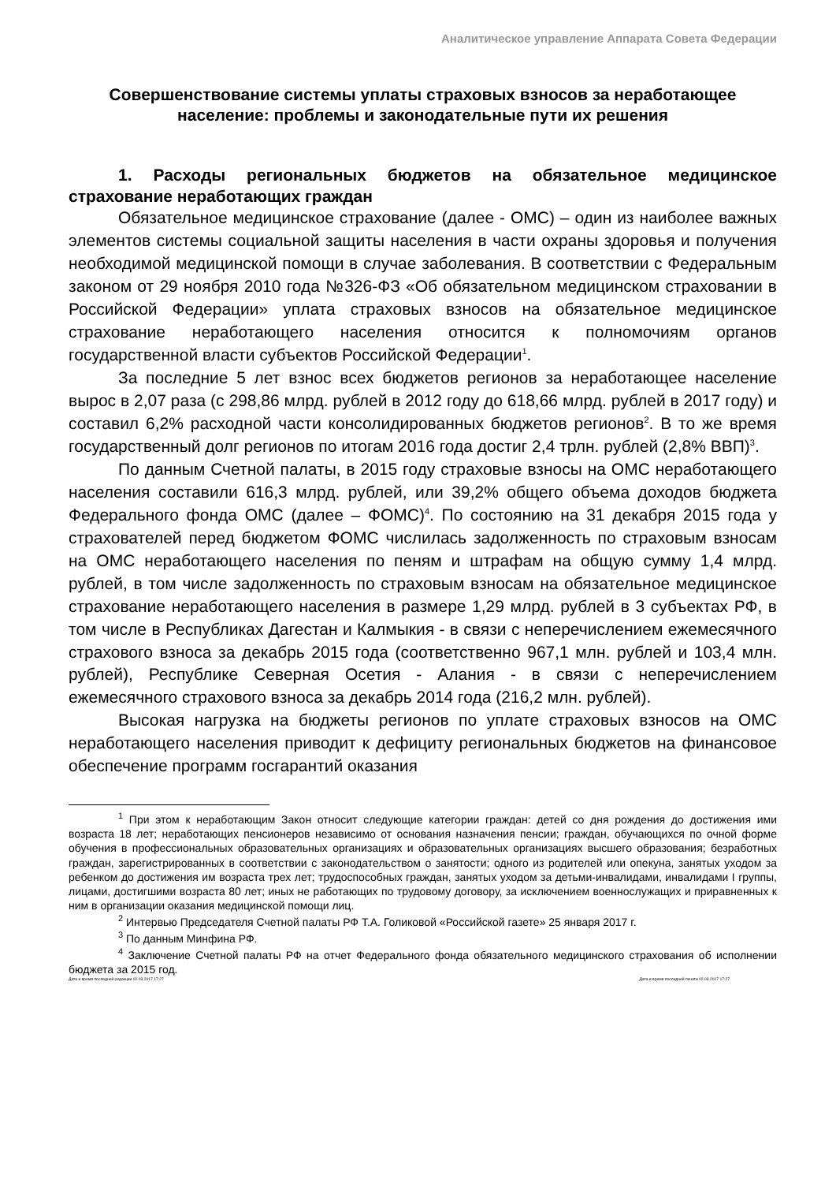Аналитическое управление Аппарата Совета Федерации
Совершенствование системы уплаты страховых взносов за неработающее население: проблемы и законодательные пути их решения
1. Расходы региональных бюджетов на обязательное медицинское страхование неработающих граждан
Обязательное медицинское страхование (далее - ОМС) – один из наиболее важных элементов системы социальной защиты населения в части охраны здоровья и получения необходимой медицинской помощи в случае заболевания. В соответствии с Федеральным законом от 29 ноября 2010 года №326-ФЗ «Об обязательном медицинском страховании в Российской Федерации» уплата страховых взносов на обязательное медицинское страхование неработающего населения относится к полномочиям органов государственной власти субъектов Российской Федерации<sup>1</sup>.
За последние 5 лет взнос всех бюджетов регионов за неработающее население вырос в 2,07 раза (с 298,86 млрд. рублей в 2012 году до 618,66 млрд. рублей в 2017 году) и составил 6,2% расходной части консолидированных бюджетов регионов<sup>2</sup>. В то же время государственный долг регионов по итогам 2016 года достиг 2,4 трлн. рублей (2,8% ВВП)<sup>3</sup>.
По данным Счетной палаты, в 2015 году страховые взносы на ОМС неработающего населения составили 616,3 млрд. рублей, или 39,2% общего объема доходов бюджета Федерального фонда ОМС (далее – ФОМС)<sup>4</sup>. По состоянию на 31 декабря 2015 года у страхователей перед бюджетом ФОМС числилась задолженность по страховым взносам на ОМС неработающего населения по пеням и штрафам на общую сумму 1,4 млрд. рублей, в том числе задолженность по страховым взносам на обязательное медицинское страхование неработающего населения в размере 1,29 млрд. рублей в 3 субъектах РФ, в том числе в Республиках Дагестан и Калмыкия - в связи с неперечислением ежемесячного страхового взноса за декабрь 2015 года (соответственно 967,1 млн. рублей и 103,4 млн. рублей), Республике Северная Осетия - Алания - в связи с неперечислением ежемесячного страхового взноса за декабрь 2014 года (216,2 млн. рублей).
Высокая нагрузка на бюджеты регионов по уплате страховых взносов на ОМС неработающего населения приводит к дефициту региональных бюджетов на финансовое обеспечение программ госгарантий оказания
<sup>1</sup> При этом к неработающим Закон относит следующие категории граждан: детей со дня рождения до достижения ими возраста 18 лет; неработающих пенсионеров независимо от основания назначения пенсии; граждан, обучающихся по очной форме обучения в профессиональных образовательных организациях и образовательных организациях высшего образования; безработных граждан, зарегистрированных в соответствии с законодательством о занятости; одного из родителей или опекуна, занятых уходом за ребенком до достижения им возраста трех лет; трудоспособных граждан, занятых уходом за детьми-инвалидами, инвалидами I группы, лицами, достигшими возраста 80 лет; иных не работающих по трудовому договору, за исключением военнослужащих и приравненных к ним в организации оказания медицинской помощи лиц.
<sup>2</sup> Интервью Председателя Счетной палаты РФ Т.А. Голиковой «Российской газете» 25 января 2017 г.
<sup>3</sup> По данным Минфина РФ.
<sup>4</sup> Заключение Счетной палаты РФ на отчет Федерального фонда обязательного медицинского страхования об исполнении бюджета за 2015 год.
Дата и время последней редакции 02.03.2017 17:27 Дата и время последней печати 02.03.2017 17:27